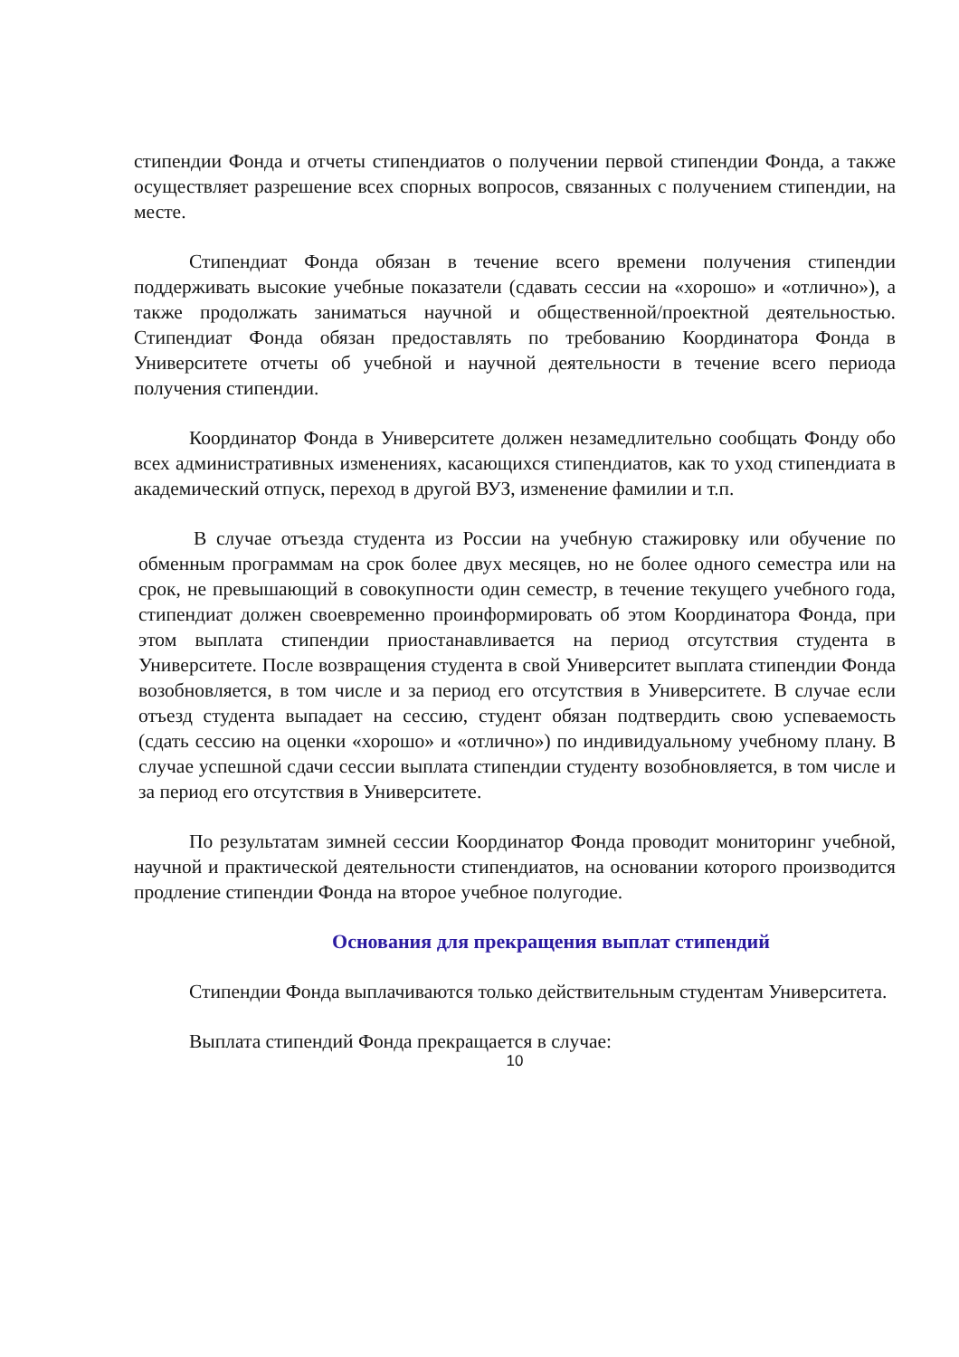стипендии Фонда и отчеты стипендиатов о получении первой стипендии Фонда, а также осуществляет разрешение всех спорных вопросов, связанных с получением стипендии, на месте.
Стипендиат Фонда обязан в течение всего времени получения стипендии поддерживать высокие учебные показатели (сдавать сессии на «хорошо» и «отлично»), а также продолжать заниматься научной и общественной/проектной деятельностью. Стипендиат Фонда обязан предоставлять по требованию Координатора Фонда в Университете отчеты об учебной и научной деятельности в течение всего периода получения стипендии.
Координатор Фонда в Университете должен незамедлительно сообщать Фонду обо всех административных изменениях, касающихся стипендиатов, как то уход стипендиата в академический отпуск, переход в другой ВУЗ, изменение фамилии и т.п.
В случае отъезда студента из России на учебную стажировку или обучение по обменным программам на срок более двух месяцев, но не более одного семестра или на срок, не превышающий в совокупности один семестр, в течение текущего учебного года, стипендиат должен своевременно проинформировать об этом Координатора Фонда, при этом выплата стипендии приостанавливается на период отсутствия студента в Университете. После возвращения студента в свой Университет выплата стипендии Фонда возобновляется, в том числе и за период его отсутствия в Университете. В случае если отъезд студента выпадает на сессию, студент обязан подтвердить свою успеваемость (сдать сессию на оценки «хорошо» и «отлично») по индивидуальному учебному плану. В случае успешной сдачи сессии выплата стипендии студенту возобновляется, в том числе и за период его отсутствия в Университете.
По результатам зимней сессии Координатор Фонда проводит мониторинг учебной, научной и практической деятельности стипендиатов, на основании которого производится продление стипендии Фонда на второе учебное полугодие.
Основания для прекращения выплат стипендий
Стипендии Фонда выплачиваются только действительным студентам Университета.
Выплата стипендий Фонда прекращается в случае:
10